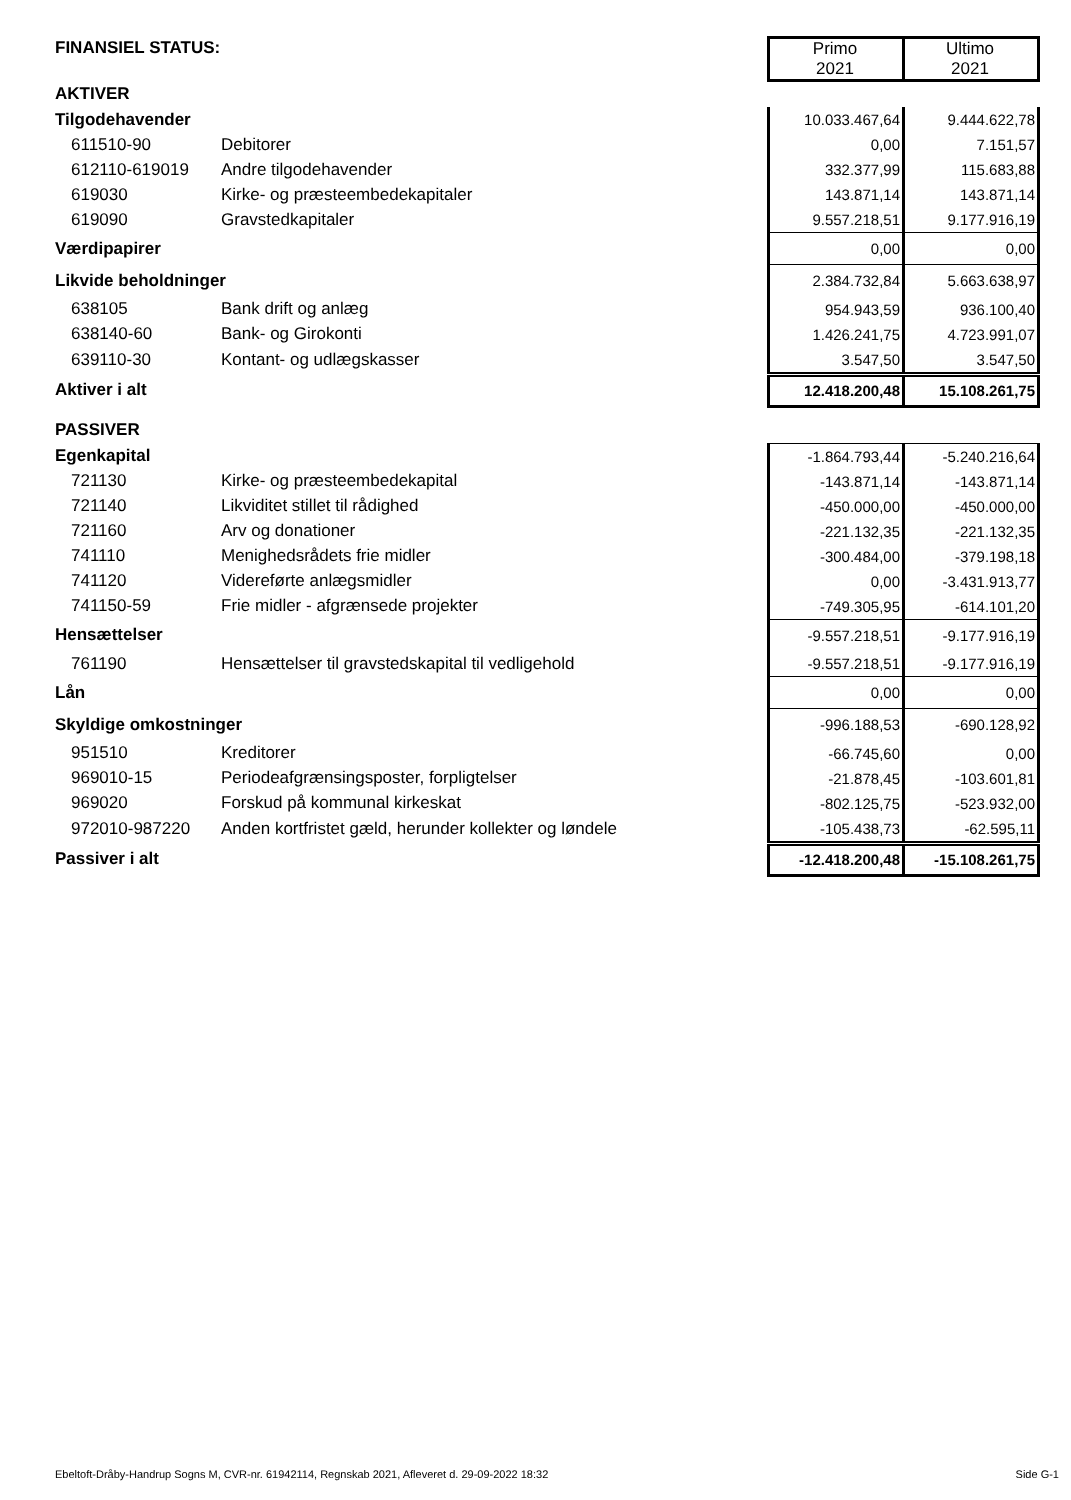| FINANSIEL STATUS: | | | Primo 2021 | Ultimo 2021 |
| AKTIVER | | | | |
| Tilgodehavender | | | 10.033.467,64 | 9.444.622,78 |
| 611510-90 | Debitorer | | 0,00 | 7.151,57 |
| 612110-619019 | Andre tilgodehavender | | 332.377,99 | 115.683,88 |
| 619030 | Kirke- og præsteembedekapitaler | | 143.871,14 | 143.871,14 |
| 619090 | Gravstedkapitaler | | 9.557.218,51 | 9.177.916,19 |
| Værdipapirer | | | 0,00 | 0,00 |
| Likvide beholdninger | | | 2.384.732,84 | 5.663.638,97 |
| 638105 | Bank drift og anlæg | | 954.943,59 | 936.100,40 |
| 638140-60 | Bank- og Girokonti | | 1.426.241,75 | 4.723.991,07 |
| 639110-30 | Kontant- og udlægskasser | | 3.547,50 | 3.547,50 |
| Aktiver i alt | | | 12.418.200,48 | 15.108.261,75 |
| PASSIVER | | | | |
| Egenkapital | | | -1.864.793,44 | -5.240.216,64 |
| 721130 | Kirke- og præsteembedekapital | | -143.871,14 | -143.871,14 |
| 721140 | Likviditet stillet til rådighed | | -450.000,00 | -450.000,00 |
| 721160 | Arv og donationer | | -221.132,35 | -221.132,35 |
| 741110 | Menighedsrådets frie midler | | -300.484,00 | -379.198,18 |
| 741120 | Videreførte anlægsmidler | | 0,00 | -3.431.913,77 |
| 741150-59 | Frie midler - afgrænsede projekter | | -749.305,95 | -614.101,20 |
| Hensættelser | | | -9.557.218,51 | -9.177.916,19 |
| 761190 | Hensættelser til gravstedskapital til vedligehold | | -9.557.218,51 | -9.177.916,19 |
| Lån | | | 0,00 | 0,00 |
| Skyldige omkostninger | | | -996.188,53 | -690.128,92 |
| 951510 | Kreditorer | | -66.745,60 | 0,00 |
| 969010-15 | Periodeafgrænsingsposter, forpligtelser | | -21.878,45 | -103.601,81 |
| 969020 | Forskud på kommunal kirkeskat | | -802.125,75 | -523.932,00 |
| 972010-987220 | Anden kortfristet gæld, herunder kollekter og løndele | | -105.438,73 | -62.595,11 |
| Passiver i alt | | | -12.418.200,48 | -15.108.261,75 |
Ebeltoft-Dråby-Handrup Sogns M, CVR-nr. 61942114, Regnskab 2021, Afleveret d. 29-09-2022 18:32 Side G-1